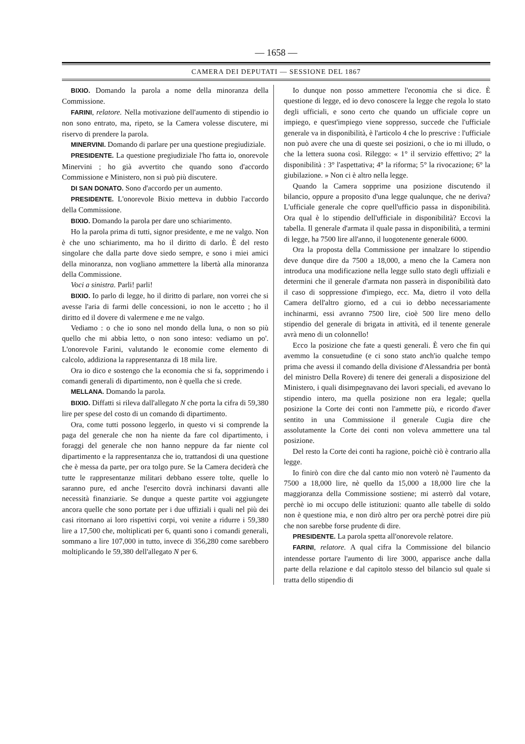— 1658 —
CAMERA DEI DEPUTATI — SESSIONE DEL 1867
BIXIO. Domando la parola a nome della minoranza della Commissione.
FARINI, relatore. Nella motivazione dell'aumento di stipendio io non sono entrato, ma, ripeto, se la Camera volesse discutere, mi riservo di prendere la parola.
MINERVINI. Domando di parlare per una questione pregiudiziale.
PRESIDENTE. La questione pregiudiziale l'ho fatta io, onorevole Minervini ; ho già avvertito che quando sono d'accordo Commissione e Ministero, non si può più discutere.
DI SAN DONATO. Sono d'accordo per un aumento.
PRESIDENTE. L'onorevole Bixio metteva in dubbio l'accordo della Commissione.
BIXIO. Domando la parola per dare uno schiarimento.
Ho la parola prima di tutti, signor presidente, e me ne valgo. Non è che uno schiarimento, ma ho il diritto di darlo. È del resto singolare che dalla parte dove siedo sempre, e sono i miei amici della minoranza, non vogliano ammettere la libertà alla minoranza della Commissione.
Voci a sinistra. Parli! parli!
BIXIO. Io parlo di legge, ho il diritto di parlare, non vorrei che si avesse l'aria di farmi delle concessioni, io non le accetto ; ho il diritto ed il dovere di valermene e me ne valgo.
Vediamo : o che io sono nel mondo della luna, o non so più quello che mi abbia letto, o non sono inteso: vediamo un po'. L'onorevole Farini, valutando le economie come elemento di calcolo, addiziona la rappresentanza di 18 mila lire.
Ora io dico e sostengo che la economia che si fa, sopprimendo i comandi generali di dipartimento, non è quella che si crede.
MELLANA. Domando la parola.
BIXIO. Diffatti si rileva dall'allegato N che porta la cifra di 59,380 lire per spese del costo di un comando di dipartimento.
Ora, come tutti possono leggerlo, in questo vi si comprende la paga del generale che non ha niente da fare col dipartimento, i foraggi del generale che non hanno neppure da far niente col dipartimento e la rappresentanza che io, trattandosi di una questione che è messa da parte, per ora tolgo pure. Se la Camera deciderà che tutte le rappresentanze militari debbano essere tolte, quelle lo saranno pure, ed anche l'esercito dovrà inchinarsi davanti alle necessità finanziarie. Se dunque a queste partite voi aggiungete ancora quelle che sono portate per i due uffiziali i quali nel più dei casi ritornano ai loro rispettivi corpi, voi venite a ridurre i 59,380 lire a 17,500 che, moltiplicati per 6, quanti sono i comandi generali, sommano a lire 107,000 in tutto, invece di 356,280 come sarebbero moltiplicando le 59,380 dell'allegato N per 6.
Io dunque non posso ammettere l'economia che si dice. È questione di legge, ed io devo conoscere la legge che regola lo stato degli ufficiali, e sono certo che quando un ufficiale copre un impiego, e quest'impiego viene soppresso, succede che l'ufficiale generale va in disponibilità, è l'articolo 4 che lo prescrive : l'ufficiale non può avere che una di queste sei posizioni, o che io mi illudo, o che la lettera suona così. Rileggo: « 1° il servizio effettivo; 2° la disponibilità : 3° l'aspettativa; 4° la riforma; 5° la rivocazione; 6° la giubilazione. » Non ci è altro nella legge.
Quando la Camera sopprime una posizione discutendo il bilancio, oppure a proposito d'una legge qualunque, che ne deriva? L'ufficiale generale che copre quell'ufficio passa in disponibilità. Ora qual è lo stipendio dell'ufficiale in disponibilità? Eccovi la tabella. Il generale d'armata il quale passa in disponibilità, a termini di legge, ha 7500 lire all'anno, il luogotenente generale 6000.
Ora la proposta della Commissione per innalzare lo stipendio deve dunque dire da 7500 a 18,000, a meno che la Camera non introduca una modificazione nella legge sullo stato degli uffiziali e determini che il generale d'armata non passerà in disponibilità dato il caso di soppressione d'impiego, ecc. Ma, dietro il voto della Camera dell'altro giorno, ed a cui io debbo necessariamente inchinarmi, essi avranno 7500 lire, cioè 500 lire meno dello stipendio del generale di brigata in attività, ed il tenente generale avrà meno di un colonnello!
Ecco la posizione che fate a questi generali. È vero che fin qui avemmo la consuetudine (e ci sono stato anch'io qualche tempo prima che avessi il comando della divisione d'Alessandria per bontà del ministro Della Rovere) di tenere dei generali a disposizione del Ministero, i quali disimpegnavano dei lavori speciali, ed avevano lo stipendio intero, ma quella posizione non era legale; quella posizione la Corte dei conti non l'ammette più, e ricordo d'aver sentito in una Commissione il generale Cugia dire che assolutamente la Corte dei conti non voleva ammettere una tal posizione.
Del resto la Corte dei conti ha ragione, poichè ciò è contrario alla legge.
Io finirò con dire che dal canto mio non voterò nè l'aumento da 7500 a 18,000 lire, nè quello da 15,000 a 18,000 lire che la maggioranza della Commissione sostiene; mi asterrò dal votare, perchè io mi occupo delle istituzioni: quanto alle tabelle di soldo non è questione mia, e non dirò altro per ora perchè potrei dire più che non sarebbe forse prudente di dire.
PRESIDENTE. La parola spetta all'onorevole relatore.
FARINI, relatore. A qual cifra la Commissione del bilancio intendesse portare l'aumento di lire 3000, apparisce anche dalla parte della relazione e dal capitolo stesso del bilancio sul quale si tratta dello stipendio di